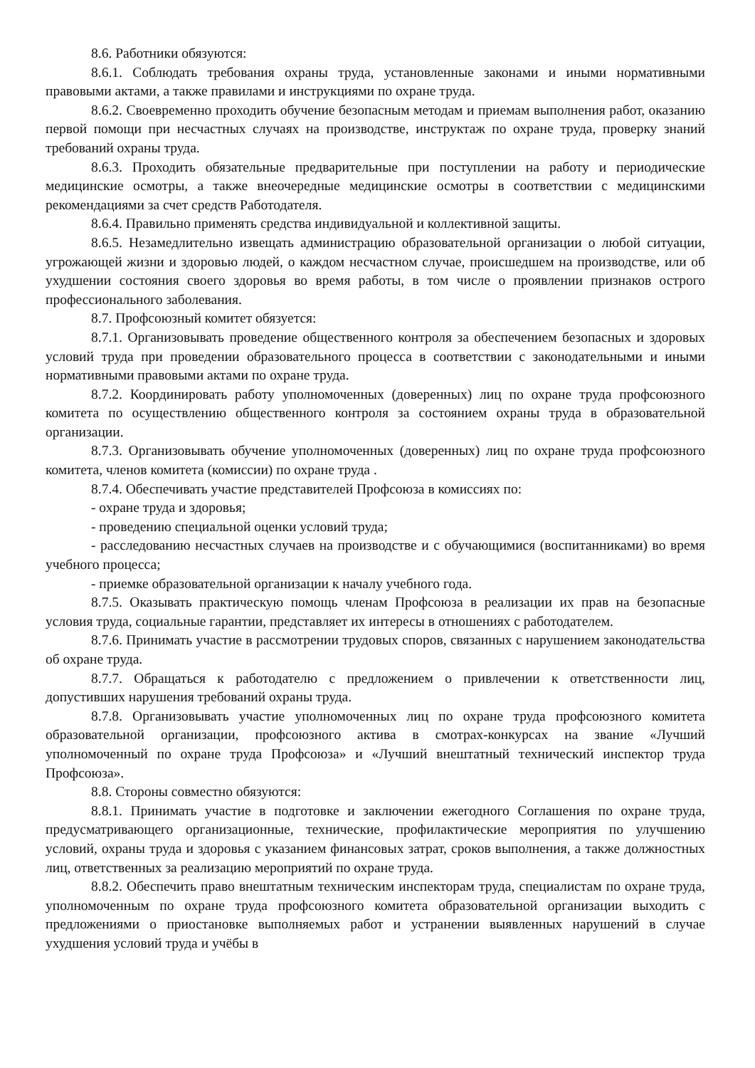8.6. Работники обязуются:
8.6.1. Соблюдать требования охраны труда, установленные законами и иными нормативными правовыми актами, а также правилами и инструкциями по охране труда.
8.6.2. Своевременно проходить обучение безопасным методам и приемам выполнения работ, оказанию первой помощи при несчастных случаях на производстве, инструктаж по охране труда, проверку знаний требований охраны труда.
8.6.3. Проходить обязательные предварительные при поступлении на работу и периодические медицинские осмотры, а также внеочередные медицинские осмотры в соответствии с медицинскими рекомендациями за счет средств Работодателя.
8.6.4. Правильно применять средства индивидуальной и коллективной защиты.
8.6.5. Незамедлительно извещать администрацию образовательной организации о любой ситуации, угрожающей жизни и здоровью людей, о каждом несчастном случае, происшедшем на производстве, или об ухудшении состояния своего здоровья во время работы, в том числе о проявлении признаков острого профессионального заболевания.
8.7. Профсоюзный комитет обязуется:
8.7.1. Организовывать проведение общественного контроля за обеспечением безопасных и здоровых условий труда при проведении образовательного процесса в соответствии с законодательными и иными нормативными правовыми актами по охране труда.
8.7.2. Координировать работу уполномоченных (доверенных) лиц по охране труда профсоюзного комитета по осуществлению общественного контроля за состоянием охраны труда в образовательной организации.
8.7.3. Организовывать обучение уполномоченных (доверенных) лиц по охране труда профсоюзного комитета, членов комитета (комиссии) по охране труда .
8.7.4. Обеспечивать участие представителей Профсоюза в комиссиях по:
- охране труда и здоровья;
- проведению специальной оценки условий труда;
- расследованию несчастных случаев на производстве и с обучающимися (воспитанниками) во время учебного процесса;
- приемке образовательной организации к началу учебного года.
8.7.5. Оказывать практическую помощь членам Профсоюза в реализации их прав на безопасные условия труда, социальные гарантии, представляет их интересы в отношениях с работодателем.
8.7.6. Принимать участие в рассмотрении трудовых споров, связанных с нарушением законодательства об охране труда.
8.7.7. Обращаться к работодателю с предложением о привлечении к ответственности лиц, допустивших нарушения требований охраны труда.
8.7.8. Организовывать участие уполномоченных лиц по охране труда профсоюзного комитета образовательной организации, профсоюзного актива в смотрах-конкурсах на звание «Лучший уполномоченный по охране труда Профсоюза» и «Лучший внештатный технический инспектор труда Профсоюза».
8.8. Стороны совместно обязуются:
8.8.1. Принимать участие в подготовке и заключении ежегодного Соглашения по охране труда, предусматривающего организационные, технические, профилактические мероприятия по улучшению условий, охраны труда и здоровья с указанием финансовых затрат, сроков выполнения, а также должностных лиц, ответственных за реализацию мероприятий по охране труда.
8.8.2. Обеспечить право внештатным техническим инспекторам труда, специалистам по охране труда, уполномоченным по охране труда профсоюзного комитета образовательной организации выходить с предложениями о приостановке выполняемых работ и устранении выявленных нарушений в случае ухудшения условий труда и учёбы в